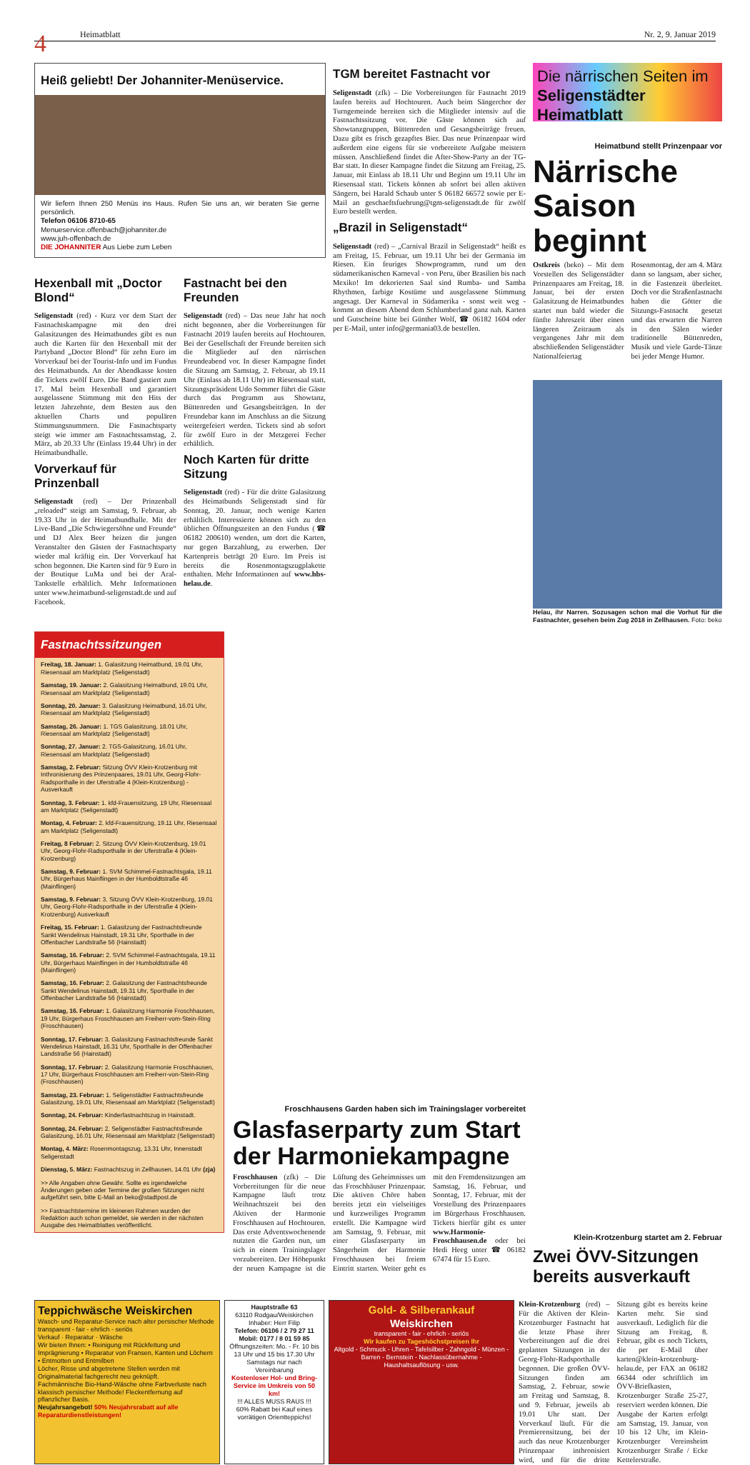4 Heimatblatt Nr. 2, 9. Januar 2019
Heiß geliebt! Der Johanniter-Menüservice.
Wir liefern Ihnen 250 Menüs ins Haus. Rufen Sie uns an, wir beraten Sie gerne persönlich.
Telefon 06106 8710-65
Menueservice.offenbach@johanniter.de
www.juh-offenbach.de
DIE JOHANNITER Aus Liebe zum Leben
Hexenball mit „Doctor Blond“
Seligenstadt (red) - Kurz vor dem Start der Fastnachtskampagne mit den drei Galasitzungen des Heimatbundes gibt es nun auch die Karten für den Hexenball mit der Partyband „Doctor Blond“ für zehn Euro im Vorverkauf bei der Tourist-Info und im Fundus des Heimatbunds. An der Abendkasse kosten die Tickets zwölf Euro. Die Band gastiert zum 17. Mal beim Hexenball und garantiert ausgelassene Stimmung mit den Hits der letzten Jahrzehnte, dem Besten aus den aktuellen Charts und populären Stimmungsnummern. Die Fastnachtsparty steigt wie immer am Fastnachtssamstag, 2. März, ab 20.33 Uhr (Einlass 19.44 Uhr) in der Heimatbundhalle.
Vorverkauf für Prinzenball
Seligenstadt (red) – Der Prinzenball „reloaded“ steigt am Samstag, 9. Februar, ab 19.33 Uhr in der Heimatbundhalle. Mit der Live-Band „Die Schwiegersöhne und Freunde“ und DJ Alex Beer heizen die jungen Veranstalter den Gästen der Fastnachtsparty wieder mal kräftig ein. Der Vorverkauf hat schon begonnen. Die Karten sind für 9 Euro in der Boutique LuMa und bei der Aral-Tankstelle erhältlich. Mehr Informationen unter www.heimatbund-seligenstadt.de und auf Facebook.
Fastnacht bei den Freunden
Seligenstadt (red) – Das neue Jahr hat noch nicht begonnen, aber die Vorbereitungen für Fastnacht 2019 laufen bereits auf Hochtouren. Bei der Gesellschaft der Freunde bereiten sich die Mitglieder auf den närrischen Freundeabend vor. In dieser Kampagne findet die Sitzung am Samstag, 2. Februar, ab 19.11 Uhr (Einlass ab 18.11 Uhr) im Riesensaal statt. Sitzungspräsident Udo Sommer führt die Gäste durch das Programm aus Showtanz, Büttenreden und Gesangsbeiträgen. In der Freundebar kann im Anschluss an die Sitzung weitergefeiert werden. Tickets sind ab sofort für zwölf Euro in der Metzgerei Fecher erhältlich.
Noch Karten für dritte Sitzung
Seligenstadt (red) - Für die dritte Galasitzung des Heimatbunds Seligenstadt sind für Sonntag, 20. Januar, noch wenige Karten erhältlich. Interessierte können sich zu den üblichen Öffnungszeiten an den Fundus (☎ 06182 200610) wenden, um dort die Karten, nur gegen Barzahlung, zu erwerben. Der Kartenpreis beträgt 20 Euro. Im Preis ist bereits die Rosenmontagszugplakette enthalten. Mehr Informationen auf www.hbs-helau.de.
TGM bereitet Fastnacht vor
Seligenstadt (zfk) – Die Vorbereitungen für Fastnacht 2019 laufen bereits auf Hochtouren. Auch beim Sängerchor der Turngemeinde bereiten sich die Mitglieder intensiv auf die Fastnachtssitzung vor. Die Gäste können sich auf Showtanzgruppen, Büttenreden und Gesangsbeiträge freuen. Dazu gibt es frisch gezapftes Bier. Das neue Prinzenpaar wird außerdem eine eigens für sie vorbereitete Aufgabe meistern müssen. Anschließend findet die After-Show-Party an der TG-Bar statt. In dieser Kampagne findet die Sitzung am Freitag, 25. Januar, mit Einlass ab 18.11 Uhr und Beginn um 19.11 Uhr im Riesensaal statt. Tickets können ab sofort bei allen aktiven Sängern, bei Harald Schaub unter S 06182 66572 sowie per E-Mail an geschaeftsfuehrung@tgm-seligenstadt.de für zwölf Euro bestellt werden.
„Brazil in Seligenstadt“
Seligenstadt (red) – „Carnival Brazil in Seligenstadt“ heißt es am Freitag, 15. Februar, um 19.11 Uhr bei der Germania im Riesen. Ein feuriges Showprogramm, rund um den südamerikanischen Karneval - von Peru, über Brasilien bis nach Mexiko! Im dekorierten Saal sind Rumba- und Samba Rhythmen, farbige Kostüme und ausgelassene Stimmung angesagt. Der Karneval in Südamerika - sonst weit weg - kommt an diesem Abend dem Schlumberland ganz nah. Karten und Gutscheine bitte bei Günther Wolf, ☎ 06182 1604 oder per E-Mail, unter info@germania03.de bestellen.
Die närrischen Seiten im
Seligenstädter Heimatblatt
Heimatbund stellt Prinzenpaar vor
Närrische Saison beginnt
Ostkreis (beko) – Mit dem Vorstellen des Seligenstädter Prinzenpaares am Freitag, 18. Januar, bei der ersten Galasitzung de Heimatbundes startet nun bald wieder die fünfte Jahreszeit über einen längeren Zeitraum als vergangenes Jahr mit dem abschließenden Seligenstädter Nationalfeiertag Rosenmontag, der am 4. März dann so langsam, aber sicher, in die Fastenzeit überleitet. Doch vor die Straßenfastnacht haben die Götter die Sitzungs-Fastnacht gesetzt und das erwarten die Narren in den Sälen wieder traditionelle Büttenreden, Musik und viele Garde-Tänze bei jeder Menge Humor.
Helau, ihr Narren. Sozusagen schon mal die Vorhut für die Fastnachter, gesehen beim Zug 2018 in Zellhausen. Foto: beko
Fastnachtssitzungen
Freitag, 18. Januar: 1. Galasitzung Heimatbund, 19.01 Uhr, Riesensaal am Marktplatz (Seligenstadt)
Samstag, 19. Januar: 2. Galasitzung Heimatbund, 19.01 Uhr, Riesensaal am Marktplatz (Seligenstadt)
Sonntag, 20. Januar: 3. Galasitzung Heimatbund, 16.01 Uhr, Riesensaal am Marktplatz (Seligenstadt)
Samstag, 26. Januar: 1. TGS Galasitzung, 18.01 Uhr, Riesensaal am Marktplatz (Seligenstadt)
Sonntag, 27. Januar: 2. TGS-Galasitzung, 16.01 Uhr, Riesensaal am Marktplatz (Seligenstadt)
Samstag, 2. Februar: Sitzung ÖVV Klein-Krotzenburg mit Inthronisierung des Prinzenpaares, 19.01 Uhr, Georg-Flohr-Radsporthalle in der Uferstraße 4 (Klein-Krotzenburg) - Ausverkauft
Sonntag, 3. Februar: 1. kfd-Frauensitzung, 19 Uhr, Riesensaal am Marktplatz (Seligenstadt)
Montag, 4. Februar: 2. kfd-Frauensitzung, 19.11 Uhr, Riesensaal am Marktplatz (Seligenstadt)
Freitag, 8 Februar: 2. Sitzung ÖVV Klein-Krotzenburg, 19.01 Uhr, Georg-Flohr-Radsporthalle in der Uferstraße 4 (Klein-Krotzenburg)
Samstag, 9. Februar: 1. SVM Schimmel-Fastnachtsgala, 19.11 Uhr, Bürgerhaus Mainflingen in der Humboldtstraße 46 (Mainflingen)
Samstag, 9. Februar: 3. Sitzung ÖVV Klein-Krotzenburg, 19.01 Uhr, Georg-Flohr-Radsporthalle in der Uferstraße 4 (Klein-Krotzenburg) Ausverkauft
Freitag, 15. Februar: 1. Galasitzung der Fastnachtsfreunde Sankt Wendelinus Hainstadt, 19.31 Uhr, Sporthalle in der Offenbacher Landstraße 56 (Hainstadt)
Samstag, 16. Februar: 2. SVM Schimmel-Fastnachtsgala, 19.11 Uhr, Bürgerhaus Mainflingen in der Humboldtstraße 46 (Mainflingen)
Samstag, 16. Februar: 2. Galasitzung der Fastnachtsfreunde Sankt Wendelinus Hainstadt, 19.31 Uhr, Sporthalle in der Offenbacher Landstraße 56 (Hainstadt)
Samstag, 16. Februar: 1. Galasitzung Harmonie Froschhausen, 19 Uhr, Bürgerhaus Froschhausen am Freiherr-vom-Stein-Ring (Froschhausen)
Sonntag, 17. Februar: 3. Galasitzung Fastnachtsfreunde Sankt Wendelinus Hainstadt, 16.31 Uhr, Sporthalle in der Offenbacher Landstraße 56 (Hainstadt)
Sonntag, 17. Februar: 2. Galasitzung Harmonie Froschhausen, 17 Uhr, Bürgerhaus Froschhausen am Freiherr-von-Stein-Ring (Froschhausen)
Samstag, 23. Februar: 1. Seligenstädter Fastnachtsfreunde Galasitzung, 19.01 Uhr, Riesensaal am Marktplatz (Seligenstadt)
Sonntag, 24. Februar: Kinderfastnachtszug in Hainstadt.
Sonntag, 24. Februar: 2. Seligenstädter Fastnachtsfreunde Galasitzung, 16.01 Uhr, Riesensaal am Marktplatz (Seligenstadt)
Montag, 4. März: Rosenmontagszug, 13.31 Uhr, Innenstadt Seligenstadt
Dienstag, 5. März: Fastnachtszug in Zellhausen, 14.01 Uhr (zja)
>> Alle Angaben ohne Gewähr. Sollte es irgendwelche Änderungen geben oder Termine der großen Sitzungen nicht aufgeführt sein, bitte E-Mail an beko@stadtpost.de
>> Fastnachtstermine im kleineren Rahmen wurden der Redaktion auch schon gemeldet, sie werden in der nächsten Ausgabe des Heimatblattes veröffentlicht.
Froschhausens Garden haben sich im Trainingslager vorbereitet
Glasfaserparty zum Start der Harmoniekampagne
Froschhausen (zfk) – Die Vorbereitungen für die neue Kampagne läuft trotz Weihnachtszeit bei den Aktiven der Harmonie Froschhausen auf Hochtouren. Das erste Adventswochenende nutzten die Garden nun, um sich in einem Trainingslager vorzubereiten. Der Höhepunkt der neuen Kampagne ist die Lüftung des Geheimnisses um das Froschhäuser Prinzenpaar. Die aktiven Chöre haben bereits jetzt ein vielseitiges und kurzweiliges Programm erstellt. Die Kampagne wird am Samstag, 9. Februar, mit einer Glasfaserparty im Sängerheim der Harmonie Froschhausen bei freiem Eintritt starten. Weiter geht es mit den Fremdensitzungen am Samstag, 16. Februar, und Sonntag, 17. Februar, mit der Vorstellung des Prinzenpaares im Bürgerhaus Froschhausen. Tickets hierfür gibt es unter www.Harmonie-Froschhausen.de oder bei Hedi Heeg unter ☎ 06182 67474 für 15 Euro.
Klein-Krotzenburg startet am 2. Februar
Zwei ÖVV-Sitzungen bereits ausverkauft
Teppichwäsche Weiskirchen
Wasch- und Reparatur-Service nach alter persischer Methode
transparent - fair - ehrlich - seriös
Verkauf · Reparatur · Wäsche
Wir bieten Ihnen: • Reinigung mit Rückfettung und Imprägnierung • Reparatur von Fransen, Kanten und Löchern • Entmotten und Entmilben
Löcher, Risse und abgetretene Stellen werden mit Originalmaterial fachgerecht neu geknüpft.
Fachmännische Bio-Hand-Wäsche ohne Farbverluste nach klassisch persischer Methode! Fleckentfernung auf pflanzlicher Basis.
Neujahrsangebot! 50% Neujahrsrabatt auf alle Reparaturdienstleistungen!
Hauptstraße 63
63110 Rodgau/Weiskirchen
Inhaber: Herr Filip
Telefon: 06106 / 2 79 27 11
Mobil: 0177 / 8 01 59 85
Öffnungszeiten: Mo. - Fr. 10 bis 13 Uhr und 15 bis 17.30 Uhr
Samstags nur nach Vereinbarung
Kostenloser Hol- und Bring-Service im Umkreis von 50 km!
!!! ALLES MUSS RAUS !!!
60% Rabatt bei Kauf eines vorrätigen Orientteppichs!
Gold- & Silberankauf
Weiskirchen
transparent - fair - ehrlich - seriös
Wir kaufen zu Tageshöchstpreisen Ihr
Altgold - Schmuck - Uhren - Tafelsilber - Zahngold - Münzen - Barren - Bernstein - Nachlassübernahme - Haushaltsauflösung - usw.
Klein-Krotzenburg (red) – Für die Aktiven der Klein-Krotzenburger Fastnacht hat die letzte Phase ihrer Vorbereitungen auf die drei geplanten Sitzungen in der Georg-Flohr-Radsporthalle begonnen. Die großen ÖVV-Sitzungen finden am Samstag, 2. Februar, sowie am Freitag und Samstag, 8. und 9. Februar, jeweils ab 19.01 Uhr statt. Der Vorverkauf läuft. Für die Premierensitzung, bei der auch das neue Krotzenburger Prinzenpaar inthronisiert wird, und für die dritte Sitzung gibt es bereits keine Karten mehr. Sie sind ausverkauft. Lediglich für die Sitzung am Freitag, 8. Februar, gibt es noch Tickets, die per E-Mail über karten@klein-krotzenburg-helau.de, per FAX an 06182 66344 oder schriftlich im ÖVV-Briefkasten, Krotzenburger Straße 25-27, reserviert werden können. Die Ausgabe der Karten erfolgt am Samstag, 19. Januar, von 10 bis 12 Uhr, im Klein-Krotzenburger Vereinsheim Krotzenburger Straße / Ecke Kettelerstraße.